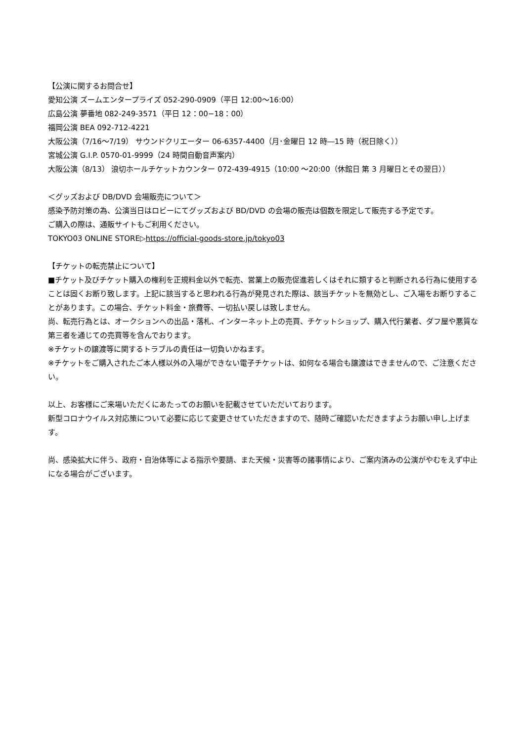【公演に関するお問合せ】
愛知公演 ズームエンタープライズ 052-290-0909（平日 12:00～16:00）
広島公演 夢番地 082-249-3571（平日 12：00−18：00）
福岡公演 BEA 092-712-4221
大阪公演（7/16～7/19） サウンドクリエーター 06-6357-4400（月･金曜日 12 時―15 時（祝日除く））
宮城公演 G.I.P. 0570-01-9999（24 時間自動音声案内）
大阪公演（8/13） 浪切ホールチケットカウンター 072-439-4915（10:00 ～20:00（休館日 第 3 月曜日とその翌日））
＜グッズおよび DB/DVD 会場販売について＞
感染予防対策の為、公演当日はロビーにてグッズおよび BD/DVD の会場の販売は個数を限定して販売する予定です。
ご購入の際は、通販サイトもご利用ください。
TOKYO03 ONLINE STORE▷https://official-goods-store.jp/tokyo03
【チケットの転売禁止について】
■チケット及びチケット購入の権利を正規料金以外で転売、営業上の販売促進若しくはそれに類すると判断される行為に使用することは固くお断り致します。上記に該当すると思われる行為が発見された際は、該当チケットを無効とし、ご入場をお断りすることがあります。この場合、チケット料金・旅費等、一切払い戻しは致しません。
尚、転売行為とは、オークションへの出品・落札、インターネット上の売買、チケットショップ、購入代行業者、ダフ屋や悪質な第三者を通じての売買等を含んでおります。
※チケットの譲渡等に関するトラブルの責任は一切負いかねます。
※チケットをご購入されたご本人様以外の入場ができない電子チケットは、如何なる場合も譲渡はできませんので、ご注意ください。
以上、お客様にご来場いただくにあたってのお願いを記載させていただいております。
新型コロナウイルス対応策について必要に応じて変更させていただきますので、随時ご確認いただきますようお願い申し上げます。
尚、感染拡大に伴う、政府・自治体等による指示や要請、また天候・災害等の諸事情により、ご案内済みの公演がやむをえず中止になる場合がございます。